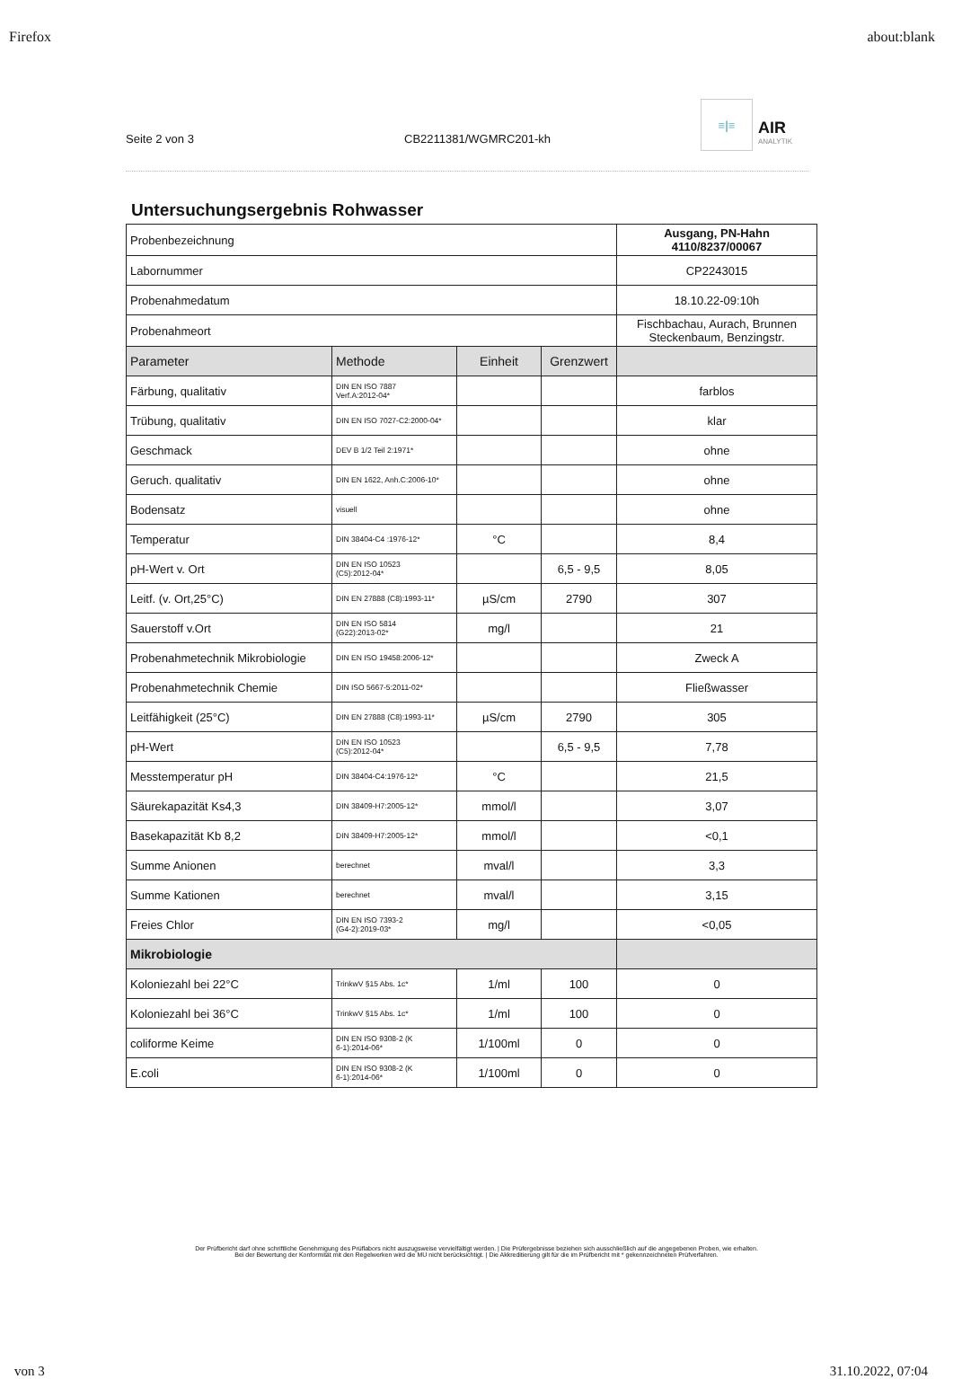Firefox about:blank
Seite 2 von 3 CB2211381/WGMRC201-kh ≡|≡ AIR
ANALYTIK
Untersuchungsergebnis Rohwasser
| Probenbezeichnung | | | | Ausgang, PN-Hahn 4110/8237/00067 |
| Labornummer | | | | CP2243015 |
| Probenahmedatum | | | | 18.10.22-09:10h |
| Probenahmeort | | | | Fischbachau, Aurach, Brunnen Steckenbaum, Benzingstr. |
| Parameter | Methode | Einheit | Grenzwert | |
| Färbung, qualitativ | DIN EN ISO 7887 Verf.A:2012-04* | | | farblos |
| Trübung, qualitativ | DIN EN ISO 7027-C2:2000-04* | | | klar |
| Geschmack | DEV B 1/2 Teil 2:1971* | | | ohne |
| Geruch. qualitativ | DIN EN 1622, Anh.C:2006-10* | | | ohne |
| Bodensatz | visuell | | | ohne |
| Temperatur | DIN 38404-C4 :1976-12* | °C | | 8,4 |
| pH-Wert v. Ort | DIN EN ISO 10523 (C5):2012-04* | | 6,5 - 9,5 | 8,05 |
| Leitf. (v. Ort,25°C) | DIN EN 27888 (C8):1993-11* | µS/cm | 2790 | 307 |
| Sauerstoff v.Ort | DIN EN ISO 5814 (G22):2013-02* | mg/l | | 21 |
| Probenahmetechnik Mikrobiologie | DIN EN ISO 19458:2006-12* | | | Zweck A |
| Probenahmetechnik Chemie | DIN ISO 5667-5:2011-02* | | | Fließwasser |
| Leitfähigkeit (25°C) | DIN EN 27888 (C8):1993-11* | µS/cm | 2790 | 305 |
| pH-Wert | DIN EN ISO 10523 (C5):2012-04* | | 6,5 - 9,5 | 7,78 |
| Messtemperatur pH | DIN 38404-C4:1976-12* | °C | | 21,5 |
| Säurekapazität Ks4,3 | DIN 38409-H7:2005-12* | mmol/l | | 3,07 |
| Basekapazität Kb 8,2 | DIN 38409-H7:2005-12* | mmol/l | | <0,1 |
| Summe Anionen | berechnet | mval/l | | 3,3 |
| Summe Kationen | berechnet | mval/l | | 3,15 |
| Freies Chlor | DIN EN ISO 7393-2 (G4-2):2019-03* | mg/l | | <0,05 |
| Mikrobiologie | | | | |
| Koloniezahl bei 22°C | TrinkwV §15 Abs. 1c* | 1/ml | 100 | 0 |
| Koloniezahl bei 36°C | TrinkwV §15 Abs. 1c* | 1/ml | 100 | 0 |
| coliforme Keime | DIN EN ISO 9308-2 (K 6-1):2014-06* | 1/100ml | 0 | 0 |
| E.coli | DIN EN ISO 9308-2 (K 6-1):2014-06* | 1/100ml | 0 | 0 |
Der Prüfbericht darf ohne schriftliche Genehmigung des Prüflabors nicht auszugsweise vervielfältigt werden. | Die Prüfergebnisse beziehen sich ausschließlich auf die angegebenen Proben, wie erhalten.
Bei der Bewertung der Konformität mit den Regelwerken wird die MU nicht berücksichtigt. | Die Akkreditierung gilt für die im Prüfbericht mit * gekennzeichneten Prüfverfahren.
von 3 31.10.2022, 07:04